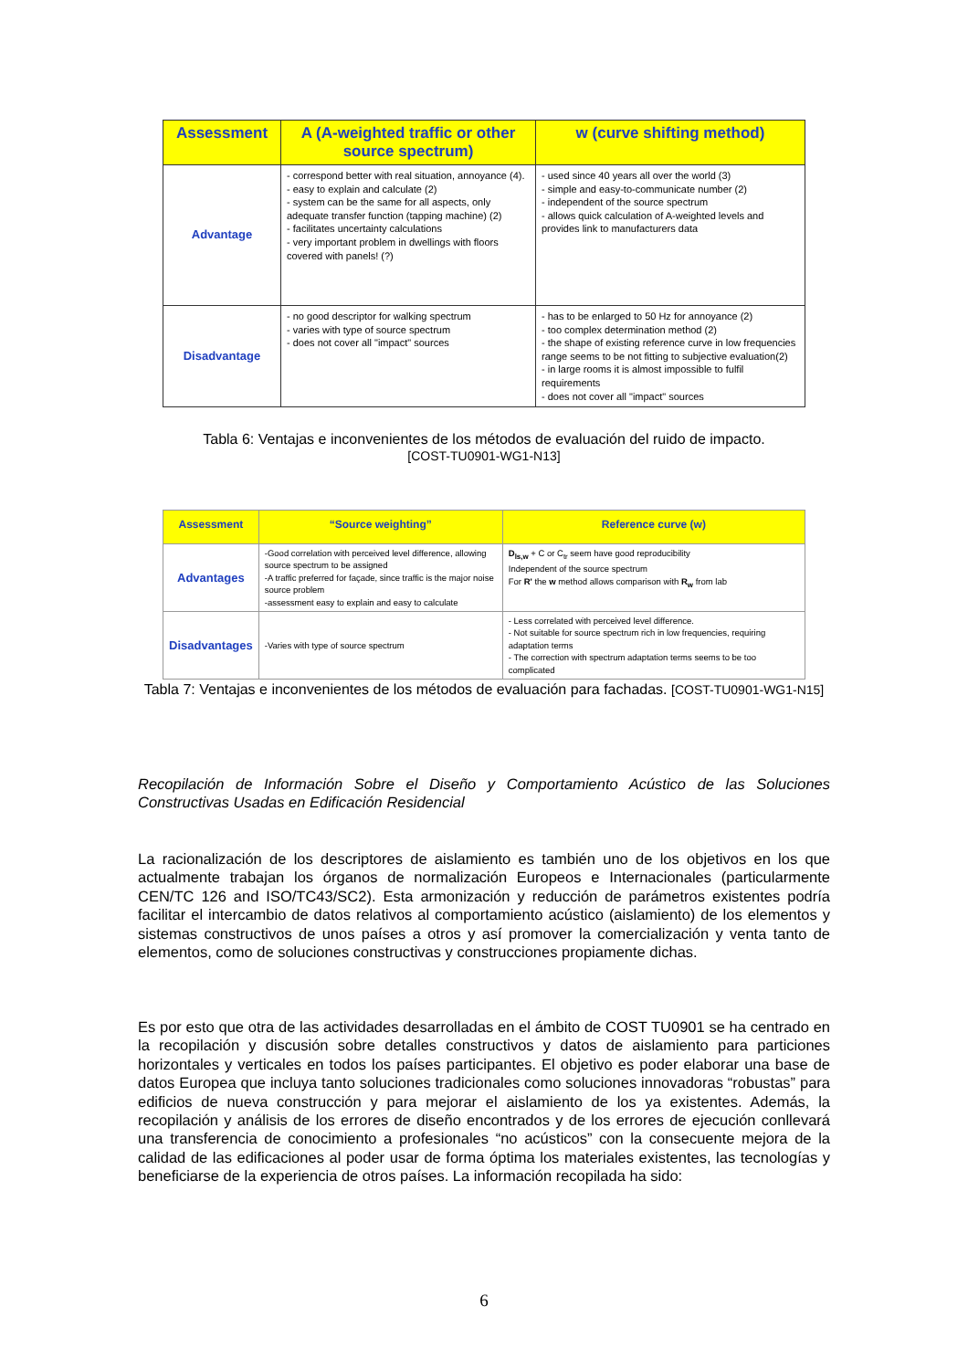| Assessment | A (A-weighted traffic or other source spectrum) | w (curve shifting method) |
| --- | --- | --- |
| Advantage | - correspond better with real situation, annoyance (4). - easy to explain and calculate (2) - system can be the same for all aspects, only adequate transfer function (tapping machine) (2) - facilitates uncertainty calculations - very important problem in dwellings with floors covered with panels! (?) | - used since 40 years all over the world (3) - simple and easy-to-communicate number (2) - independent of the source spectrum - allows quick calculation of A-weighted levels and provides link to manufacturers data |
| Disadvantage | - no good descriptor for walking spectrum - varies with type of source spectrum - does not cover all "impact" sources | - has to be enlarged to 50 Hz for annoyance (2) - too complex determination method (2) - the shape of existing reference curve in low frequencies range seems to be not fitting to subjective evaluation(2) - in large rooms it is almost impossible to fulfil requirements - does not cover all "impact" sources |
Tabla 6: Ventajas e inconvenientes de los métodos de evaluación del ruido de impacto.
[COST-TU0901-WG1-N13]
| Assessment | “Source weighting” | Reference curve (w) |
| --- | --- | --- |
| Advantages | -Good correlation with perceived level difference, allowing source spectrum to be assigned -A traffic preferred for façade, since traffic is the major noise source problem -assessment easy to explain and easy to calculate | D<sub>ls,w</sub> + C or C<sub>tr</sub> seem have good reproducibility Independent of the source spectrum For R' the w method allows comparison with R<sub>w</sub> from lab |
| Disadvantages | -Varies with type of source spectrum | - Less correlated with perceived level difference. - Not suitable for source spectrum rich in low frequencies, requiring adaptation terms - The correction with spectrum adaptation terms seems to be too complicated |
Tabla 7: Ventajas e inconvenientes de los métodos de evaluación para fachadas. [COST-TU0901-WG1-N15]
Recopilación de Información Sobre el Diseño y Comportamiento Acústico de las Soluciones Constructivas Usadas en Edificación Residencial
La racionalización de los descriptores de aislamiento es también uno de los objetivos en los que actualmente trabajan los órganos de normalización Europeos e Internacionales (particularmente CEN/TC 126 and ISO/TC43/SC2). Esta armonización y reducción de parámetros existentes podría facilitar el intercambio de datos relativos al comportamiento acústico (aislamiento) de los elementos y sistemas constructivos de unos países a otros y así promover la comercialización y venta tanto de elementos, como de soluciones constructivas y construcciones propiamente dichas.
Es por esto que otra de las actividades desarrolladas en el ámbito de COST TU0901 se ha centrado en la recopilación y discusión sobre detalles constructivos y datos de aislamiento para particiones horizontales y verticales en todos los países participantes. El objetivo es poder elaborar una base de datos Europea que incluya tanto soluciones tradicionales como soluciones innovadoras “robustas” para edificios de nueva construcción y para mejorar el aislamiento de los ya existentes. Además, la recopilación y análisis de los errores de diseño encontrados y de los errores de ejecución conllevará una transferencia de conocimiento a profesionales “no acústicos” con la consecuente mejora de la calidad de las edificaciones al poder usar de forma óptima los materiales existentes, las tecnologías y beneficiarse de la experiencia de otros países. La información recopilada ha sido:
6